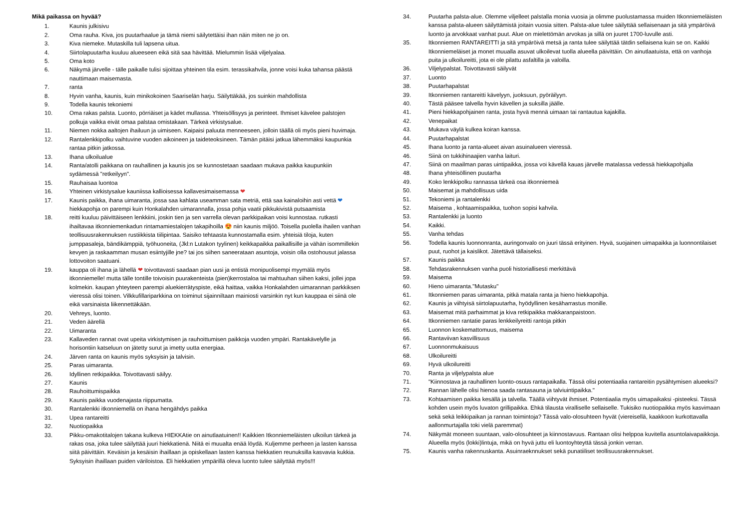Mikä paikassa on hyvää?
1. Kaunis julkisivu
2. Oma rauha. Kiva, jos puutarhaalue ja tämä niemi säilytettäisi ihan näin miten ne jo on.
3. Kiva niemeke. Mutaskilla tuli lapsena uitua.
4. Siirtolapuutarha kuuluu alueeseen eikä sitä saa hävittää. Mielummin lisää viljelyalaa.
5. Oma koto
6. Näkymä järvelle - tälle paikalle tulisi sijoittaa yhteinen tila esim. terassikahvila, jonne voisi kuka tahansa päästä nauttimaan maisemasta.
7. ranta
8. Hyvin vanha, kaunis, kuin minikokoinen Saariselän harju. Säilyttäkää, jos suinkin mahdollista
9. Todella kaunis tekoniemi
10. Oma rakas palsta. Luonto, pörriäiset ja kädet mullassa. Yhteisöllisyys ja perinteet. Ihmiset kävelee palstojen polkuja vaikka eivät omaa palstaa omistakaan. Tärkeä virkistysalue.
11. Niemen nokka aaltojen ihailuun ja uimiseen. Kaipaisi paluuta menneeseen, jolloin täällä oli myös pieni huvimaja.
12. Rantalenkkipolku vaihtuvine vuoden aikoineen ja taideteoksineen. Tämän pitäisi jatkua lähemmäksi kaupunkia rantaa pitkin jatkossa.
13. Ihana ulkoilualue
14. Ranta/atolli paikkana on rauhallinen ja kaunis jos se kunnostetaan saadaan mukava paikka kaupunkiin sydämessä "retkeilyyn".
15. Rauhaisaa luontoa
16. Yhteinen virkistysalue kauniissa kallioisessa kallavesimaisemassa ❤
17. Kaunis paikka, ihana uimaranta, jossa saa kahlata useamman sata metriä, että saa kainaloihin asti vettä ❤ hiekkapohja on parempi kuin Honkalahden uimarannalla, jossa pohja vaatii pikkukivistä putsaamista
18. reitti kuuluu päivittäiseen lenkkiini, joskin tien ja sen varrella olevan parkkipaikan voisi kunnostaa. rutkasti ihailtavaa itkonniemenkadun rintamamiestalojen takapihoilla 😍 niin kaunis miljöö. Toisella puolella ihailen vanhan teollisuusrakennuksen rustiikkista tiilipintaa. Saisiko tehtaasta kunnostamalla esim. yhteisiä tiloja, kuten jumppasaleja, bändikämppiä, työhuoneita, (Jkl:n Lutakon tyylinen) keikkapaikka paikallisille ja vähän isommillekin kevyen ja raskaamman musan esiintyjille jne? tai jos siihen saneerataan asuntoja, voisin olla ostohousut jalassa lottovoiton saatuani.
19. kauppa oli ihana ja lähellä ❤ toivottavasti saadaan pian uusi ja entistä monipuolisempi myymälä myös itkonniemelle! mutta tälle tontille toivoisin puurakenteista (pien)kerrostaloa tai mahtuuhan siihen kaksi, jollei jopa kolmekin. kaupan yhteyteen parempi aluekierrätyspiste, eikä haittaa, vaikka Honkalahden uimarannan parkkiksen vieressä olisi toinen. Vilkkufillariparkkina on toiminut sijainniltaan mainiosti varsinkin nyt kun kauppaa ei siinä ole eikä varsinaista liikennettäkään.
20. Vehreys, luonto.
21. Veden äärellä
22. Uimaranta
23. Kallaveden rannat ovat upeita virkistymisen ja rauhoittumisen paikkoja vuoden ympäri. Rantakävelylle ja horisontiin katseluun on jätetty surut ja imetty uutta energiaa.
24. Järven ranta on kaunis myös syksyisin ja talvisin.
25. Paras uimaranta.
26. Idyllinen retkipaikka. Toivottavasti säilyy.
27. Kaunis
28. Rauhoittumispaikka
29. Kaunis paikka vuodenajasta riippumatta.
30. Rantalenkki itkonniemellä on ihana hengähdys paikka
31. Upea rantareitti
32. Nuotiopaikka
33. Pikku-omakotitalojen takana kulkeva HIEKKAtie on ainutlaatuinen!! Kaikkien Itkonniemeläisten ulkoilun tärkeä ja rakas osa, joka tulee säilyttää juuri hiekkatienä. Niitä ei muualta enää löydä. Kuljemme perheen ja lasten kanssa siitä päivittäin. Keväisin ja kesäisin ihaillaan ja opiskellaan lasten kanssa hiekkatien reunuksilla kasvavia kukkia. Syksyisin ihaillaan puiden väriloistoa. Eli hiekkatien ympärillä oleva luonto tulee säilyttää myös!!!
34. Puutarha palsta-alue. Olemme viljelleet palstalla monia vuosia ja olimme puolustamassa muiden Itkonniemeläisten kanssa palsta-alueen säilyttämistä joitain vuosia sitten. Palsta-alue tulee säilyttää sellaisenaan ja sitä ympäröivä luonto ja arvokkaat vanhat puut. Alue on mielettömän arvokas ja sillä on juuret 1700-luvulle asti.
35. Itkonniemen RANTAREITTI ja sitä ympäröivä metsä ja ranta tulee säilyttää tätdin sellaisena kuin se on. Kaikki Itkonniemeläiset ja monet muualla asuvat ulkoilevat tuolla alueella päivittäin. On ainutlaatuista, että on vanhoja puita ja ulkoilureitti, jota ei ole pilattu asfaltilla ja valoilla.
36. Viljelypalstat. Toivottavasti säilyvät
37. Luonto
38. Puutarhapalstat
39. Itkonniemen rantareitti kävelyyn, juoksuun, pyöräilyyn.
40. Tästä pääsee talvella hyvin kävellen ja suksilla jäälle.
41. Pieni hiekkapohjainen ranta, josta hyvä mennä uimaan tai rantautua kajakilla.
42. Venepaikat
43. Mukava väylä kulkea koiran kanssa.
44. Puutarhapalstat
45. Ihana luonto ja ranta-alueet aivan asuinalueen vieressä.
46. Siinä on tukkihinaajien vanha laituri.
47. Siinä on maailman paras uintipaikka, jossa voi kävellä kauas järvelle matalassa vedessä hiekkapohjalla
48. Ihana yhteisöllinen puutarha
49. Koko lenkkipolku rannassa tärkeä osa itkonniemeä
50. Maisemat ja mahdollisuus uida
51. Tekoniemi ja rantalenkki
52. Maisema , kohtaamispaikka, tuohon sopisi kahvila.
53. Rantalenkki ja luonto
54. Kaikki.
55. Vanha tehdas
56. Todella kaunis luonnonranta, auringonvalo on juuri tässä erityinen. Hyvä, suojainen uimapaikka ja luonnontilaiset puut, ruohot ja kaislikot. Jätettävä tällaiseksi.
57. Kaunis paikka
58. Tehdasrakennuksen vanha puoli historiallisesti merkittävä
59. Maisema
60. Hieno uimaranta."Mutasku"
61. Itkonniemen paras uimaranta, pitkä matala ranta ja hieno hiekkapohja.
62. Kaunis ja viihtyisä siirtolapuutarha, hyödyllinen kesäharrastus monille.
63. Maisemat mitä parhaimmat ja kiva retkipaikka makkaranpaistoon.
64. Itkonniemen rantatie paras lenkkeilyreitti rantoja pitkin
65. Luonnon koskemattomuus, maisema
66. Rantaviivan kasvillisuus
67. Luonnonmukaisuus
68. Ulkoilureitti
69. Hyvä ulkoilureitti
70. Ranta ja viljelypalsta alue
71. "Kiinnostava ja rauhallinen luonto-osuus rantapaikalla. Tässä olisi potentiaalia rantareitin pysähtymisen alueeksi?
72. Rannan lähelle olisi hienoa saada rantasauna ja talviuintipaikka."
73. Kohtaamisen paikka kesällä ja talvella. Täällä viihtyvät ihmiset. Potentiaalia myös uimapaikaksi -pisteeksi. Tässä kohden usein myös luvaton grillipaikka. Ehkä tilausta viralliselle sellaiselle. Tukisiko nuotiopaikka myös kasvimaan sekä sekä leikkipaikan ja rannan toimintoja? Tässä valo-olosuhteen hyvät (viereisellä, kaakkoon kurkottavalla aallonmurtajalla toki vielä paremmat)
74. Näkymät moneen suuntaan, valo-olosuhteet ja kiinnostavuus. Rantaan olisi helppoa kuvitella asuntolaivapaikkoja. Alueella myös (lokki)lintuja, mikä on hyvä juttu eli luontoyhteyttä tässä jonkin verran.
75. Kaunis vanha rakennuskanta. Asuinraeknnukset sekä punatiiliset teollisuusrakennukset.